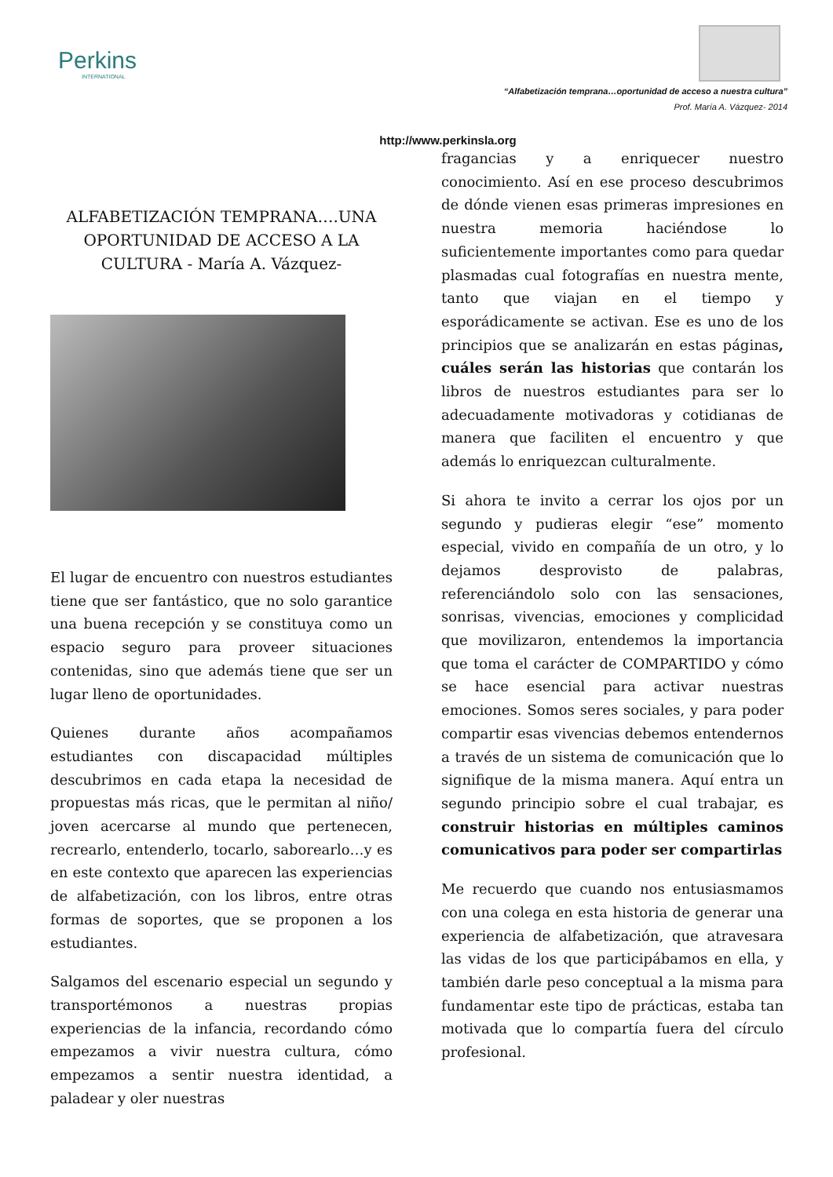Perkins
INTERNATIONAL
“Alfabetización temprana…oportunidad de acceso a nuestra cultura”
Prof. María A. Vázquez- 2014
http://www.perkinsla.org
ALFABETIZACIÓN TEMPRANA….UNA OPORTUNIDAD DE ACCESO A LA CULTURA - María A. Vázquez-
El lugar de encuentro con nuestros estudiantes tiene que ser fantástico, que no solo garantice una buena recepción y se constituya como un espacio seguro para proveer situaciones contenidas, sino que además tiene que ser un lugar lleno de oportunidades.
Quienes durante años acompañamos estudiantes con discapacidad múltiples descubrimos en cada etapa la necesidad de propuestas más ricas, que le permitan al niño/ joven acercarse al mundo que pertenecen, recrearlo, entenderlo, tocarlo, saborearlo…y es en este contexto que aparecen las experiencias de alfabetización, con los libros, entre otras formas de soportes, que se proponen a los estudiantes.
Salgamos del escenario especial un segundo y transportémonos a nuestras propias experiencias de la infancia, recordando cómo empezamos a vivir nuestra cultura, cómo empezamos a sentir nuestra identidad, a paladear y oler nuestras
fragancias y a enriquecer nuestro conocimiento. Así en ese proceso descubrimos de dónde vienen esas primeras impresiones en nuestra memoria haciéndose lo suficientemente importantes como para quedar plasmadas cual fotografías en nuestra mente, tanto que viajan en el tiempo y esporádicamente se activan. Ese es uno de los principios que se analizarán en estas páginas, cuáles serán las historias que contarán los libros de nuestros estudiantes para ser lo adecuadamente motivadoras y cotidianas de manera que faciliten el encuentro y que además lo enriquezcan culturalmente.
Si ahora te invito a cerrar los ojos por un segundo y pudieras elegir “ese” momento especial, vivido en compañía de un otro, y lo dejamos desprovisto de palabras, referenciándolo solo con las sensaciones, sonrisas, vivencias, emociones y complicidad que movilizaron, entendemos la importancia que toma el carácter de COMPARTIDO y cómo se hace esencial para activar nuestras emociones. Somos seres sociales, y para poder compartir esas vivencias debemos entendernos a través de un sistema de comunicación que lo signifique de la misma manera. Aquí entra un segundo principio sobre el cual trabajar, es construir historias en múltiples caminos comunicativos para poder ser compartirlas
Me recuerdo que cuando nos entusiasmamos con una colega en esta historia de generar una experiencia de alfabetización, que atravesara las vidas de los que participábamos en ella, y también darle peso conceptual a la misma para fundamentar este tipo de prácticas, estaba tan motivada que lo compartía fuera del círculo profesional.